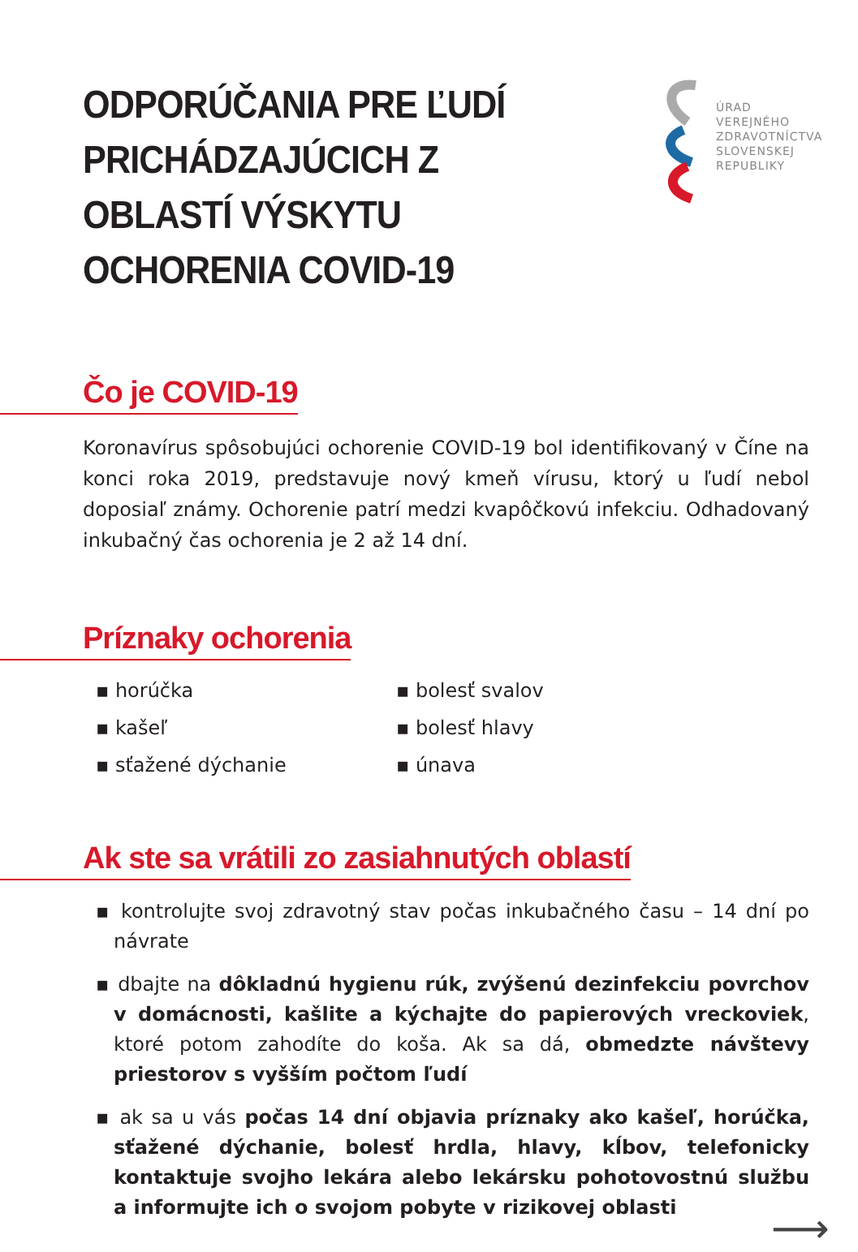ODPORÚČANIA PRE ĽUDÍ PRICHÁDZAJÚCICH Z OBLASTÍ VÝSKYTU OCHORENIA COVID-19
ÚRAD
VEREJNÉHO
ZDRAVOTNÍCTVA
SLOVENSKEJ
REPUBLIKY
Čo je COVID-19
Koronavírus spôsobujúci ochorenie COVID-19 bol identifikovaný v Číne na konci roka 2019, predstavuje nový kmeň vírusu, ktorý u ľudí nebol doposiaľ známy. Ochorenie patrí medzi kvapôčkovú infekciu. Odhadovaný inkubačný čas ochorenia je 2 až 14 dní.
Príznaky ochorenia
▪ horúčka
▪ kašeľ
▪ sťažené dýchanie
▪ bolesť svalov
▪ bolesť hlavy
▪ únava
Ak ste sa vrátili zo zasiahnutých oblastí
▪ kontrolujte svoj zdravotný stav počas inkubačného času – 14 dní po návrate
▪ dbajte na dôkladnú hygienu rúk, zvýšenú dezinfekciu povrchov v domácnosti, kašlite a kýchajte do papierových vreckoviek, ktoré potom zahodíte do koša. Ak sa dá, obmedzte návštevy priestorov s vyšším počtom ľudí
▪ ak sa u vás počas 14 dní objavia príznaky ako kašeľ, horúčka, sťažené dýchanie, bolesť hrdla, hlavy, kĺbov, telefonicky kontaktuje svojho lekára alebo lekársku pohotovostnú službu a informujte ich o svojom pobyte v rizikovej oblasti
⟶